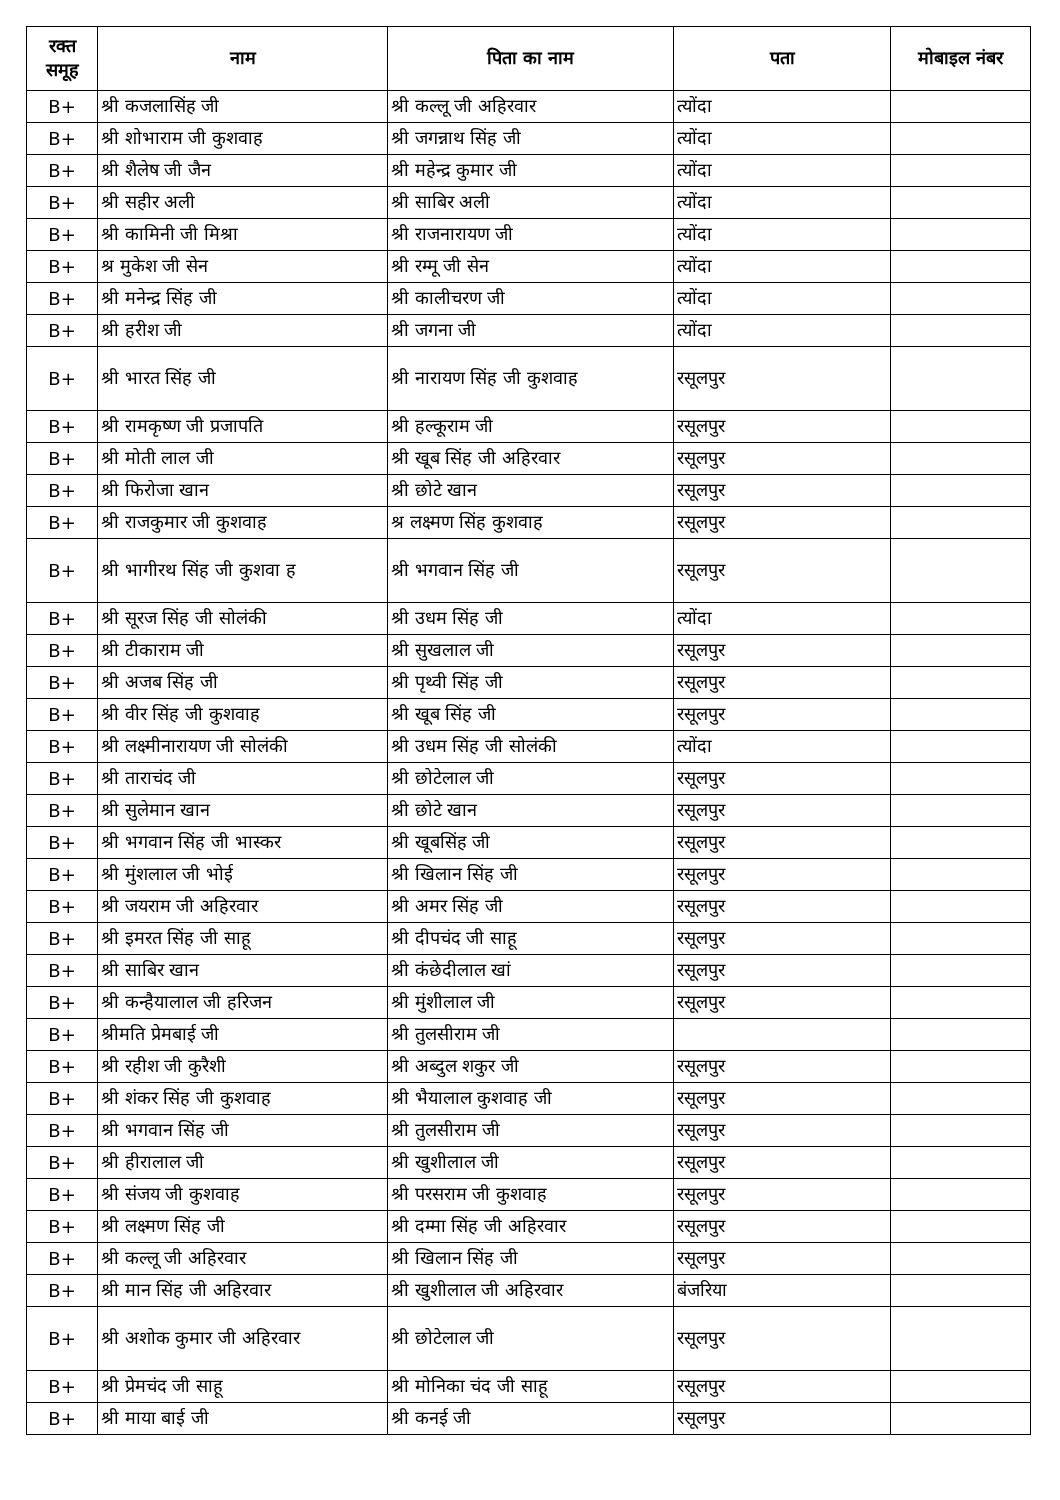| रक्त समूह | नाम | पिता का नाम | पता | मोबाइल नंबर |
| --- | --- | --- | --- | --- |
| B+ | श्री कजलासिंह जी | श्री कल्लू जी अहिरवार | त्योंदा | |
| B+ | श्री शोभाराम जी कुशवाह | श्री जगन्नाथ सिंह जी | त्योंदा | |
| B+ | श्री शैलेष जी जैन | श्री महेन्द्र कुमार जी | त्योंदा | |
| B+ | श्री सहीर अली | श्री साबिर अली | त्योंदा | |
| B+ | श्री कामिनी जी मिश्रा | श्री राजनारायण जी | त्योंदा | |
| B+ | श्र मुकेश जी सेन | श्री रम्मू जी सेन | त्योंदा | |
| B+ | श्री मनेन्द्र सिंह जी | श्री कालीचरण जी | त्योंदा | |
| B+ | श्री हरीश जी | श्री जगना जी | त्योंदा | |
| B+ | श्री भारत सिंह जी | श्री नारायण सिंह जी कुशवाह | रसूलपुर | |
| B+ | श्री रामकृष्ण जी प्रजापति | श्री हल्कूराम जी | रसूलपुर | |
| B+ | श्री मोती लाल जी | श्री खूब सिंह जी अहिरवार | रसूलपुर | |
| B+ | श्री फिरोजा खान | श्री छोटे खान | रसूलपुर | |
| B+ | श्री राजकुमार जी कुशवाह | श्र लक्ष्मण सिंह कुशवाह | रसूलपुर | |
| B+ | श्री भागीरथ सिंह जी कुशवा ह | श्री भगवान सिंह जी | रसूलपुर | |
| B+ | श्री सूरज सिंह जी सोलंकी | श्री उधम सिंह जी | त्योंदा | |
| B+ | श्री टीकाराम जी | श्री सुखलाल जी | रसूलपुर | |
| B+ | श्री अजब सिंह जी | श्री पृथ्वी सिंह जी | रसूलपुर | |
| B+ | श्री वीर सिंह जी कुशवाह | श्री खूब सिंह जी | रसूलपुर | |
| B+ | श्री लक्ष्मीनारायण जी सोलंकी | श्री उधम सिंह जी सोलंकी | त्योंदा | |
| B+ | श्री ताराचंद जी | श्री छोटेलाल जी | रसूलपुर | |
| B+ | श्री सुलेमान खान | श्री छोटे खान | रसूलपुर | |
| B+ | श्री भगवान सिंह जी भास्कर | श्री खूबसिंह जी | रसूलपुर | |
| B+ | श्री मुंशलाल जी भोई | श्री खिलान सिंह जी | रसूलपुर | |
| B+ | श्री जयराम जी अहिरवार | श्री अमर सिंह जी | रसूलपुर | |
| B+ | श्री इमरत सिंह जी साहू | श्री दीपचंद जी साहू | रसूलपुर | |
| B+ | श्री साबिर खान | श्री कंछेदीलाल खां | रसूलपुर | |
| B+ | श्री कन्हैयालाल जी हरिजन | श्री मुंशीलाल जी | रसूलपुर | |
| B+ | श्रीमति प्रेमबाई जी | श्री तुलसीराम जी | | |
| B+ | श्री रहीश जी कुरैशी | श्री अब्दुल शकुर जी | रसूलपुर | |
| B+ | श्री शंकर सिंह जी कुशवाह | श्री भैयालाल कुशवाह जी | रसूलपुर | |
| B+ | श्री भगवान सिंह जी | श्री तुलसीराम जी | रसूलपुर | |
| B+ | श्री हीरालाल जी | श्री खुशीलाल जी | रसूलपुर | |
| B+ | श्री संजय जी कुशवाह | श्री परसराम जी कुशवाह | रसूलपुर | |
| B+ | श्री लक्ष्मण सिंह जी | श्री दम्मा सिंह जी अहिरवार | रसूलपुर | |
| B+ | श्री कल्लू जी अहिरवार | श्री खिलान सिंह जी | रसूलपुर | |
| B+ | श्री मान सिंह जी अहिरवार | श्री खुशीलाल जी अहिरवार | बंजरिया | |
| B+ | श्री अशोक कुमार जी अहिरवार | श्री छोटेलाल जी | रसूलपुर | |
| B+ | श्री प्रेमचंद जी साहू | श्री मोनिका चंद जी साहू | रसूलपुर | |
| B+ | श्री माया बाई जी | श्री कनई जी | रसूलपुर | |